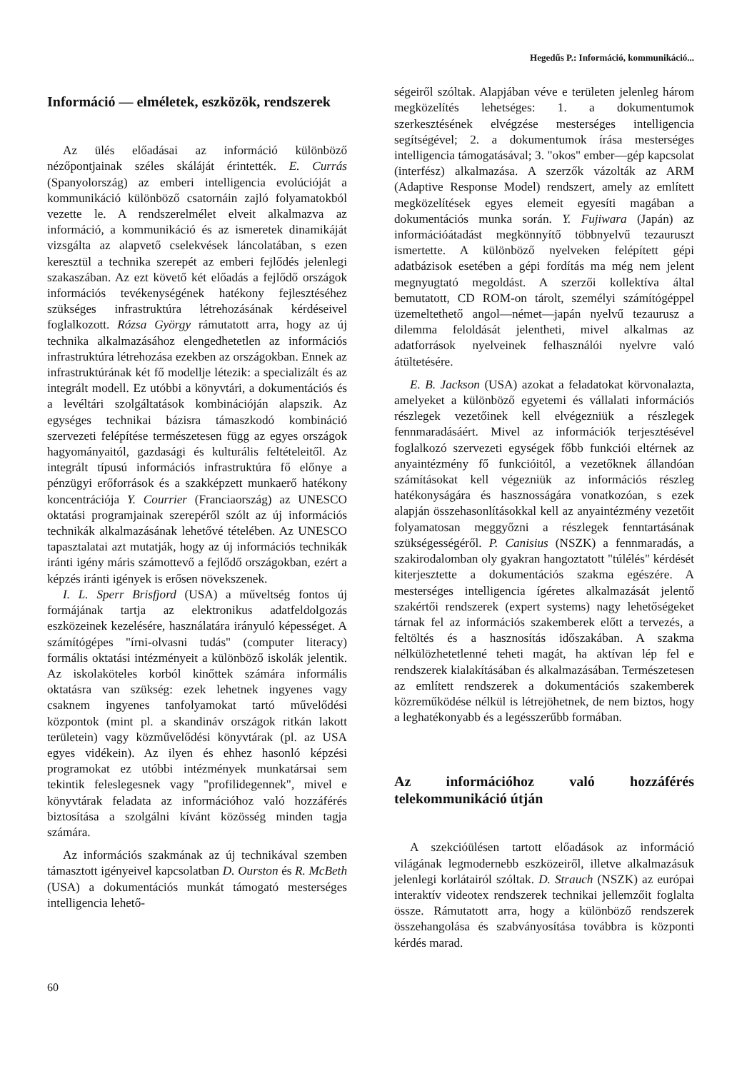Hegedűs P.: Információ, kommunikáció...
Információ — elméletek, eszközök, rendszerek
Az ülés előadásai az információ különböző nézőpontjainak széles skáláját érintették. E. Currás (Spanyolország) az emberi intelligencia evolúcióját a kommunikáció különböző csatornáin zajló folyamatokból vezette le. A rendszerelmélet elveit alkalmazva az információ, a kommunikáció és az ismeretek dinamikáját vizsgálta az alapvető cselekvések láncolatában, s ezen keresztül a technika szerepét az emberi fejlődés jelenlegi szakaszában. Az ezt követő két előadás a fejlődő országok információs tevékenységének hatékony fejlesztéséhez szükséges infrastruktúra létrehozásának kérdéseivel foglalkozott. Rózsa György rámutatott arra, hogy az új technika alkalmazásához elengedhetetlen az információs infrastruktúra létrehozása ezekben az országokban. Ennek az infrastruktúrának két fő modellje létezik: a specializált és az integrált modell. Ez utóbbi a könyvtári, a dokumentációs és a levéltári szolgáltatások kombinációján alapszik. Az egységes technikai bázisra támaszkodó kombináció szervezeti felépítése természetesen függ az egyes országok hagyományaitól, gazdasági és kulturális feltételeitől. Az integrált típusú információs infrastruktúra fő előnye a pénzügyi erőforrások és a szakképzett munkaerő hatékony koncentrációja Y. Courrier (Franciaország) az UNESCO oktatási programjainak szerepéről szólt az új információs technikák alkalmazásának lehetővé tételében. Az UNESCO tapasztalatai azt mutatják, hogy az új információs technikák iránti igény máris számottevő a fejlődő országokban, ezért a képzés iránti igények is erősen növekszenek.
I. L. Sperr Brisfjord (USA) a műveltség fontos új formájának tartja az elektronikus adatfeldolgozás eszközeinek kezelésére, használatára irányuló képességet. A számítógépes "írni-olvasni tudás" (computer literacy) formális oktatási intézményeit a különböző iskolák jelentik. Az iskolaköteles korból kinőttek számára informális oktatásra van szükség: ezek lehetnek ingyenes vagy csaknem ingyenes tanfolyamokat tartó művelődési központok (mint pl. a skandináv országok ritkán lakott területein) vagy közművelődési könyvtárak (pl. az USA egyes vidékein). Az ilyen és ehhez hasonló képzési programokat ez utóbbi intézmények munkatársai sem tekintik feleslegesnek vagy "profilidegennek", mivel e könyvtárak feladata az információhoz való hozzáférés biztosítása a szolgálni kívánt közösség minden tagja számára.
Az információs szakmának az új technikával szemben támasztott igényeivel kapcsolatban D. Ourston és R. McBeth (USA) a dokumentációs munkát támogató mesterséges intelligencia lehető-
ségeiről szóltak. Alapjában véve e területen jelenleg három megközelítés lehetséges: 1. a dokumentumok szerkesztésének elvégzése mesterséges intelligencia segítségével; 2. a dokumentumok írása mesterséges intelligencia támogatásával; 3. "okos" ember—gép kapcsolat (interfész) alkalmazása. A szerzők vázolták az ARM (Adaptive Response Model) rendszert, amely az említett megközelítések egyes elemeit egyesíti magában a dokumentációs munka során. Y. Fujiwara (Japán) az információátadást megkönnyítő többnyelvű tezauruszt ismertette. A különböző nyelveken felépített gépi adatbázisok esetében a gépi fordítás ma még nem jelent megnyugtató megoldást. A szerzői kollektíva által bemutatott, CD ROM-on tárolt, személyi számítógéppel üzemeltethető angol—német—japán nyelvű tezaurusz a dilemma feloldását jelentheti, mivel alkalmas az adatforrások nyelveinek felhasználói nyelvre való átültetésére.
E. B. Jackson (USA) azokat a feladatokat körvonalazta, amelyeket a különböző egyetemi és vállalati információs részlegek vezetőinek kell elvégezniük a részlegek fennmaradásáért. Mivel az információk terjesztésével foglalkozó szervezeti egységek főbb funkciói eltérnek az anyaintézmény fő funkcióitól, a vezetőknek állandóan számításokat kell végezniük az információs részleg hatékonyságára és hasznosságára vonatkozóan, s ezek alapján összehasonlításokkal kell az anyaintézmény vezetőit folyamatosan meggyőzni a részlegek fenntartásának szükségességéről. P. Canisius (NSZK) a fennmaradás, a szakirodalomban oly gyakran hangoztatott "túlélés" kérdését kiterjesztette a dokumentációs szakma egészére. A mesterséges intelligencia ígéretes alkalmazását jelentő szakértői rendszerek (expert systems) nagy lehetőségeket tárnak fel az információs szakemberek előtt a tervezés, a feltöltés és a hasznosítás időszakában. A szakma nélkülözhetetlenné teheti magát, ha aktívan lép fel e rendszerek kialakításában és alkalmazásában. Természetesen az említett rendszerek a dokumentációs szakemberek közreműködése nélkül is létrejöhetnek, de nem biztos, hogy a leghatékonyabb és a legésszerűbb formában.
Az információhoz való hozzáférés telekommunikáció útján
A szekcióülésen tartott előadások az információ világának legmodernebb eszközeiről, illetve alkalmazásuk jelenlegi korlátairól szóltak. D. Strauch (NSZK) az európai interaktív videotex rendszerek technikai jellemzőit foglalta össze. Rámutatott arra, hogy a különböző rendszerek összehangolása és szabványosítása továbbra is központi kérdés marad.
60